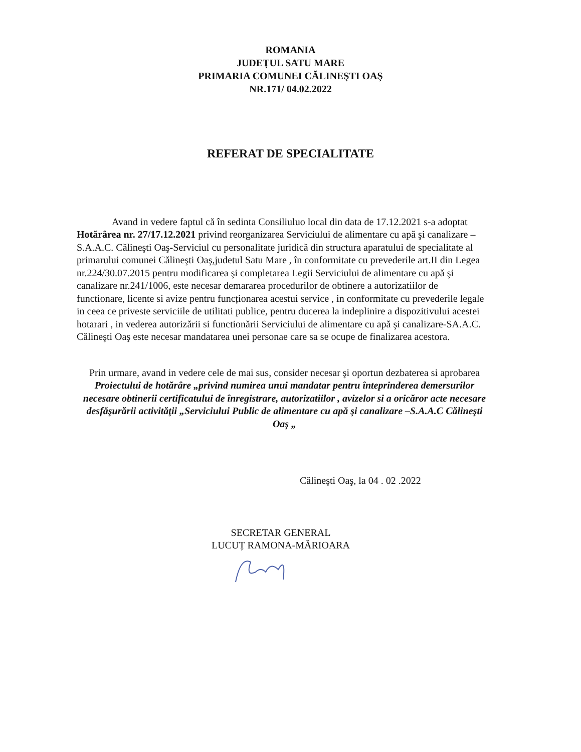ROMANIA
JUDEŢUL SATU MARE
PRIMARIA COMUNEI CĂLINEŞTI OAŞ
NR.171/ 04.02.2022
REFERAT DE SPECIALITATE
Avand in vedere faptul că în sedinta Consiliuluo local din data de 17.12.2021 s-a adoptat Hotărârea nr. 27/17.12.2021 privind reorganizarea Serviciului de alimentare cu apă şi canalizare –S.A.A.C. Călineşti Oaş-Serviciul cu personalitate juridică din structura aparatului de specialitate al primarului comunei Călineşti Oaş,judetul Satu Mare , în conformitate cu prevederile art.II din Legea nr.224/30.07.2015 pentru modificarea şi completarea Legii Serviciului de alimentare cu apă şi canalizare nr.241/1006, este necesar demararea procedurilor de obtinere a autorizatiilor de functionare, licente si avize pentru funcționarea acestui service , in conformitate cu prevederile legale in ceea ce priveste serviciile de utilitati publice, pentru ducerea la indeplinire a dispozitivului acestei hotarari , in vederea autorizării si functionării Serviciului de alimentare cu apă şi canalizare-SA.A.C. Călineşti Oaş este necesar mandatarea unei personae care sa se ocupe de finalizarea acestora.
Prin urmare, avand in vedere cele de mai sus, consider necesar şi oportun dezbaterea si aprobarea Proiectului de hotărâre „privind numirea unui mandatar pentru înteprinderea demersurilor necesare obtinerii certificatului de înregistrare, autorizatiilor , avizelor si a oricăror acte necesare desfăşurării activităţii „Serviciului Public de alimentare cu apă şi canalizare –S.A.A.C Călineşti Oaş „
Călineşti Oaş, la 04 . 02 .2022
SECRETAR GENERAL
LUCUȚ RAMONA-MĂRIOARA